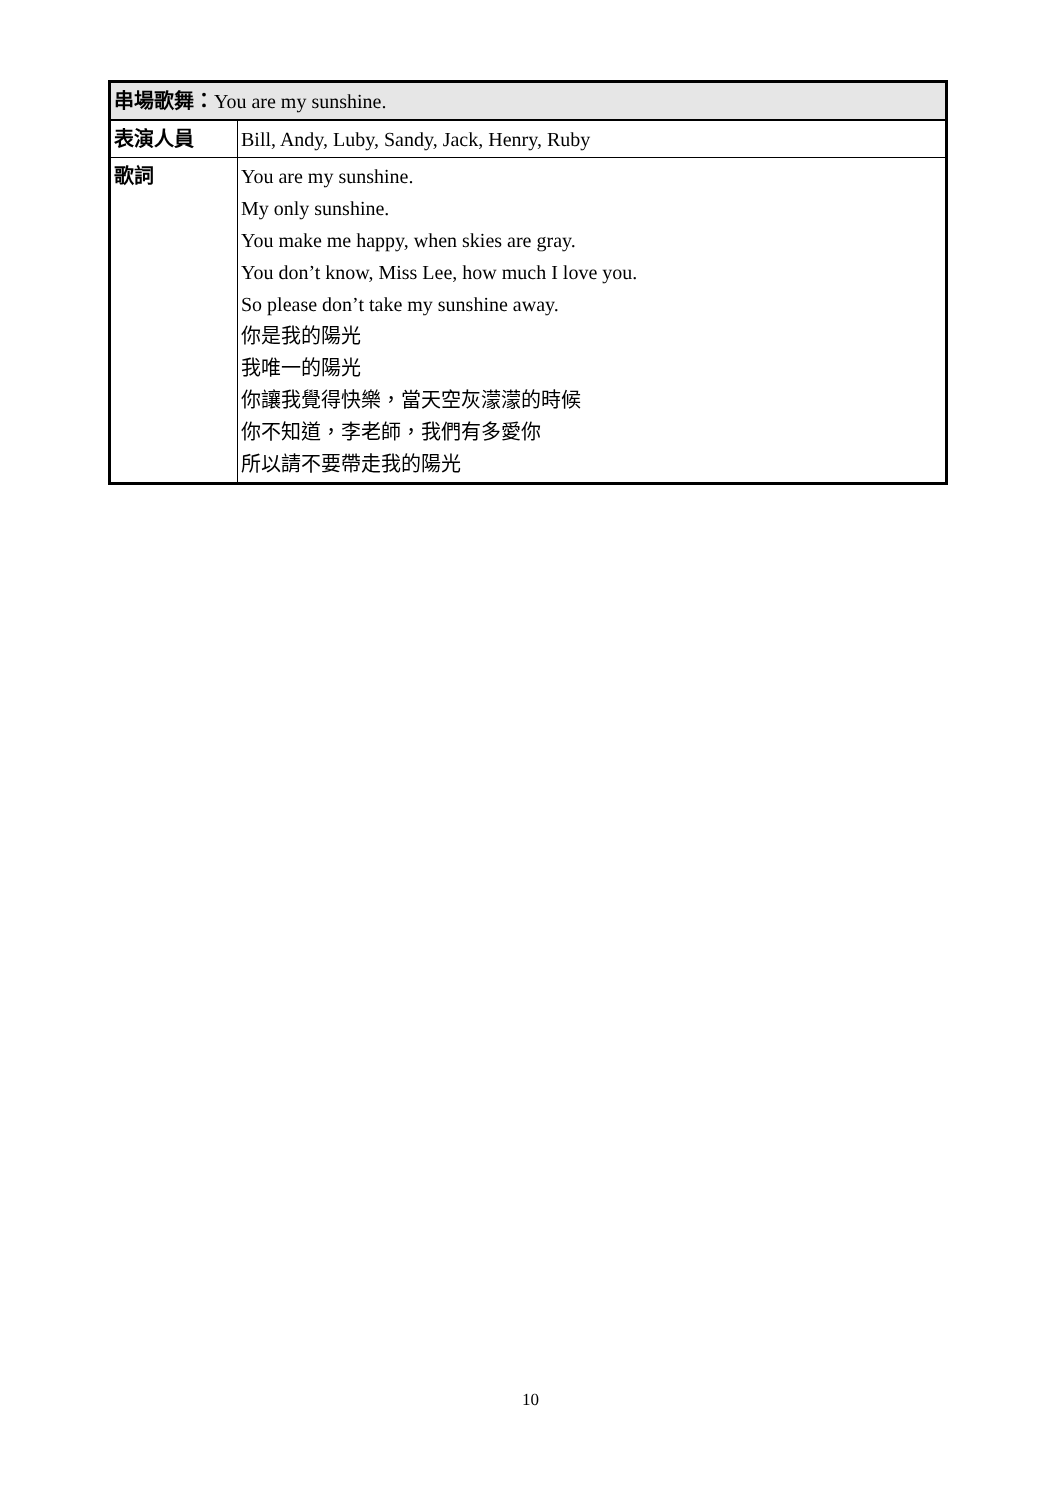| 串場歌舞： You are my sunshine. | |
| 表演人員 | Bill, Andy, Luby, Sandy, Jack, Henry, Ruby |
| 歌詞 | You are my sunshine. My only sunshine. You make me happy, when skies are gray. You don’t know, Miss Lee, how much I love you. So please don’t take my sunshine away. 你是我的陽光 我唯一的陽光 你讓我覺得快樂，當天空灰濛濛的時候 你不知道，李老師，我們有多愛你 所以請不要帶走我的陽光 |
10